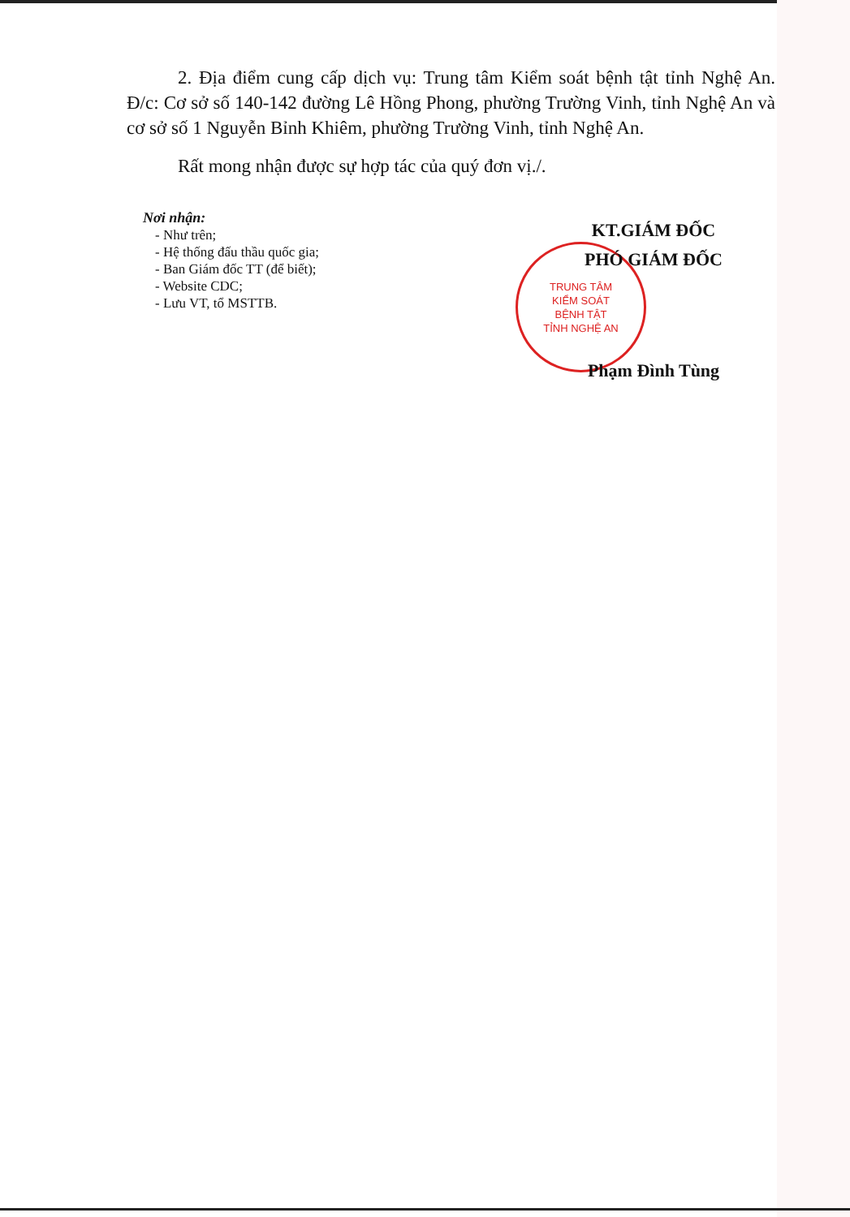2. Địa điểm cung cấp dịch vụ: Trung tâm Kiểm soát bệnh tật tỉnh Nghệ An. Đ/c: Cơ sở số 140-142 đường Lê Hồng Phong, phường Trường Vinh, tỉnh Nghệ An và cơ sở số 1 Nguyễn Bỉnh Khiêm, phường Trường Vinh, tỉnh Nghệ An.
Rất mong nhận được sự hợp tác của quý đơn vị./.
Nơi nhận:
- Như trên;
- Hệ thống đấu thầu quốc gia;
- Ban Giám đốc TT (để biết);
- Website CDC;
- Lưu VT, tổ MSTTB.
KT.GIÁM ĐỐC
PHÓ GIÁM ĐỐC
TRUNG TÂM
KIỂM SOÁT
BỆNH TẬT
TỈNH NGHỆ AN
Phạm Đình Tùng